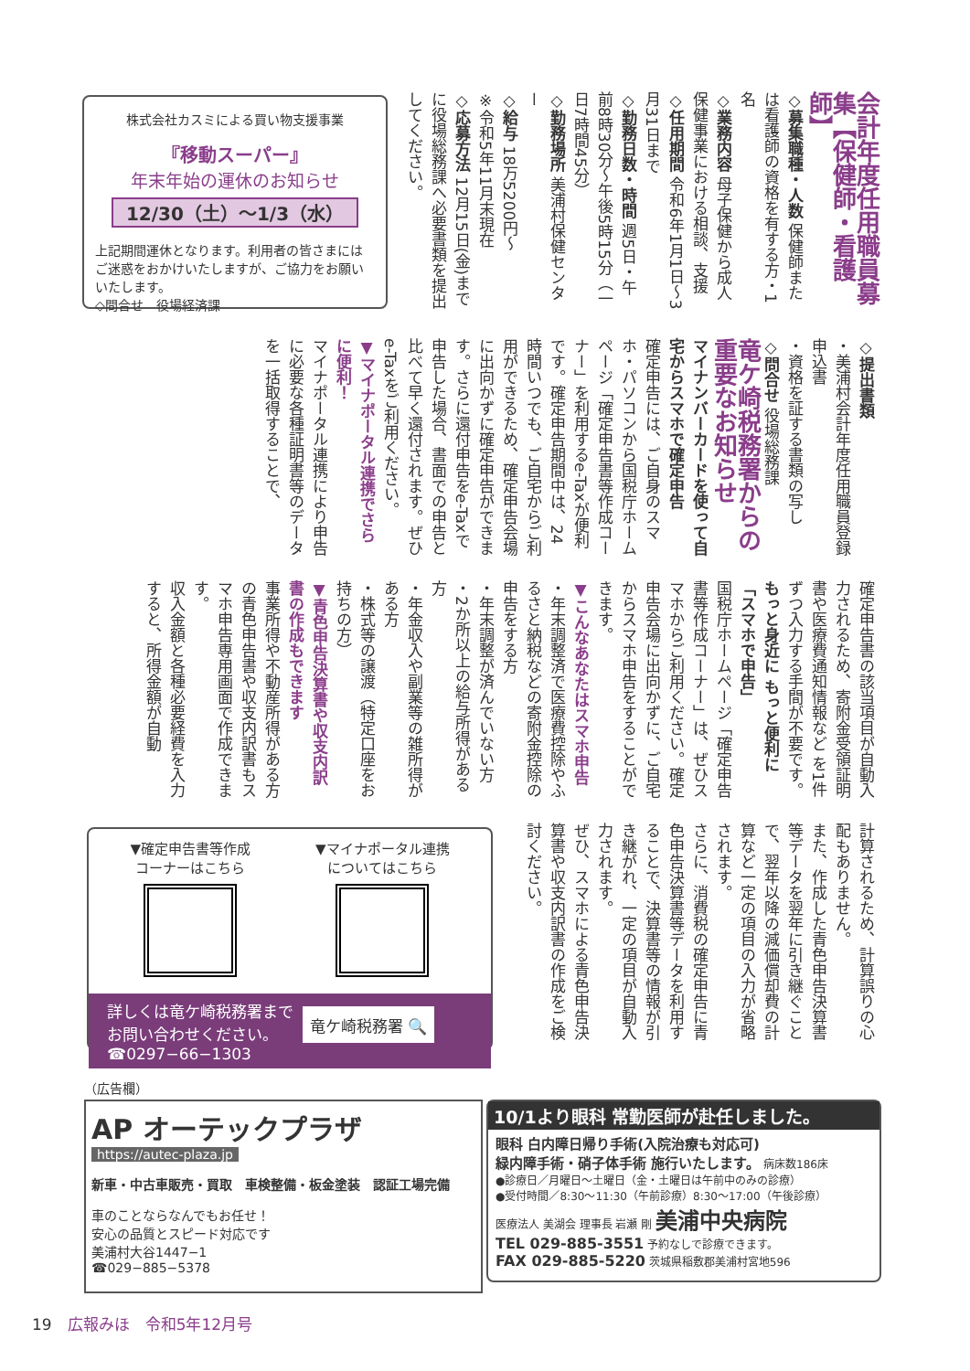会計年度任用職員募集【保健師・看護師】
◇募集職種・人数 保健師または看護師の資格を有する方・1名
◇業務内容 母子保健から成人保健事業における相談、支援
◇任用期間 令和6年1月1日～3月31日まで
◇勤務日数・時間 週5日・午前8時30分～午後5時15分（一日7時間45分）
◇勤務場所 美浦村保健センター
◇給与 18万5200円～
※令和5年11月末現在
◇応募方法 12月15日(金)までに役場総務課へ必要書類を提出してください。
株式会社カスミによる買い物支援事業
『移動スーパー』
年末年始の運休のお知らせ
12/30（土）～1/3（水）
上記期間運休となります。利用者の皆さまにはご迷惑をおかけいたしますが、ご協力をお願いいたします。
◇問合せ　役場経済課
◇提出書類
・美浦村会計年度任用職員登録申込書
・資格を証する書類の写し
◇問合せ 役場総務課
竜ケ崎税務署からの重要なお知らせ
マイナンバーカードを使って自宅からスマホで確定申告
確定申告には、ご自身のスマホ・パソコンから国税庁ホームページ「確定申告書等作成コーナー」を利用するe-Taxが便利です。確定申告期間中は、24時間いつでも、ご自宅からご利用ができるため、確定申告会場に出向かずに確定申告ができます。さらに還付申告をe-Taxで申告した場合、書面での申告と比べて早く還付されます。ぜひe-Taxをご利用ください。
▼マイナポータル連携でさらに便利！
マイナポータル連携により申告に必要な各種証明書等のデータを一括取得することで、
確定申告書の該当項目が自動入力されるため、寄附金受領証明書や医療費通知情報など を1件ずつ入力する手間が不要です。
もっと身近に もっと便利に「スマホで申告」
国税庁ホームページ「確定申告書等作成コーナー」は、ぜひスマホからご利用ください。確定申告会場に出向かずに、ご自宅からスマホ申告をすることができます。
▼こんなあなたはスマホ申告
・年末調整済で医療費控除やふるさと納税などの寄附金控除の申告をする方
・年末調整が済んでいない方
・2か所以上の給与所得がある方
・年金収入や副業等の雑所得がある方
・株式等の譲渡（特定口座をお持ちの方）
▼青色申告決算書や収支内訳書の作成もできます
事業所得や不動産所得がある方の青色申告書や収支内訳書もスマホ申告専用画面で作成できます。
収入金額と各種必要経費を入力すると、所得金額が自動
計算されるため、計算誤りの心配もありません。
また、作成した青色申告決算書等データを翌年に引き継ぐことで、翌年以降の減価償却費の計算など一定の項目の入力が省略されます。
さらに、消費税の確定申告に青色申告決算書等データを利用することで、決算書等の情報が引き継がれ、一定の項目が自動入力されます。
ぜひ、スマホによる青色申告決算書や収支内訳書の作成をご検討ください。
▼確定申告書等作成
コーナーはこちら
▼マイナポータル連携
についてはこちら
詳しくは竜ケ崎税務署まで
お問い合わせください。
☎0297−66−1303
竜ケ崎税務署 🔍
（広告欄）
AP オーテックプラザ
https://autec-plaza.jp
新車・中古車販売・買取　車検整備・板金塗装　認証工場完備
車のことならなんでもお任せ！
安心の品質とスピード対応です
美浦村大谷1447−1
☎029−885−5378
10/1より眼科 常勤医師が赴任しました。
眼科 白内障日帰り手術(入院治療も対応可)
緑内障手術・硝子体手術 施行いたします。 病床数186床
●診療日／月曜日～土曜日（金・土曜日は午前中のみの診療）
●受付時間／8:30～11:30（午前診療）8:30～17:00（午後診療）
医療法人 美湖会 理事長 岩瀬 剛 美浦中央病院
TEL 029-885-3551 予約なしで診療できます。
FAX 029-885-5220 茨城県稲敷郡美浦村宮地596
19　広報みほ　令和5年12月号